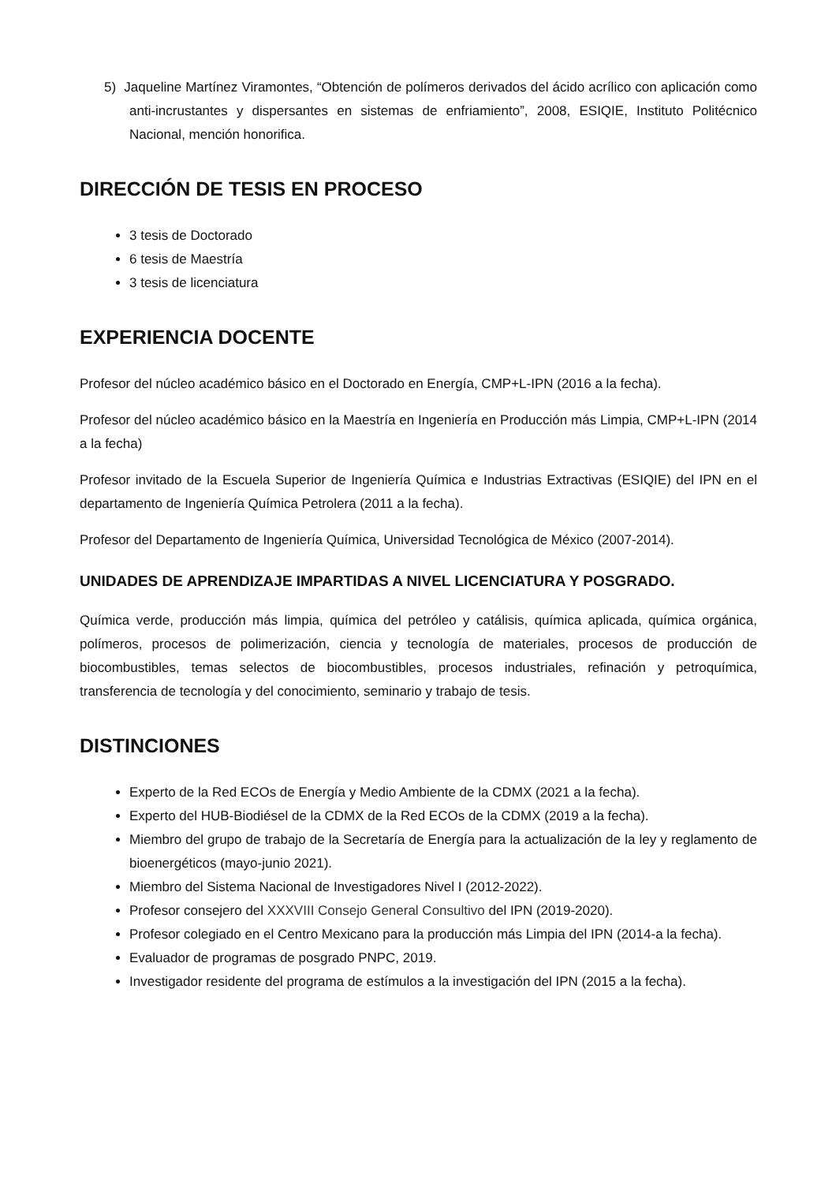5) Jaqueline Martínez Viramontes, “Obtención de polímeros derivados del ácido acrílico con aplicación como anti-incrustantes y dispersantes en sistemas de enfriamiento”, 2008, ESIQIE, Instituto Politécnico Nacional, mención honorifica.
DIRECCIÓN DE TESIS EN PROCESO
3 tesis de Doctorado
6 tesis de Maestría
3 tesis de licenciatura
EXPERIENCIA DOCENTE
Profesor del núcleo académico básico en el Doctorado en Energía, CMP+L-IPN (2016 a la fecha).
Profesor del núcleo académico básico en la Maestría en Ingeniería en Producción más Limpia, CMP+L-IPN (2014 a la fecha)
Profesor invitado de la Escuela Superior de Ingeniería Química e Industrias Extractivas (ESIQIE) del IPN en el departamento de Ingeniería Química Petrolera (2011 a la fecha).
Profesor del Departamento de Ingeniería Química, Universidad Tecnológica de México (2007-2014).
UNIDADES DE APRENDIZAJE IMPARTIDAS A NIVEL LICENCIATURA Y POSGRADO.
Química verde, producción más limpia, química del petróleo y catálisis, química aplicada, química orgánica, polímeros, procesos de polimerización, ciencia y tecnología de materiales, procesos de producción de biocombustibles, temas selectos de biocombustibles, procesos industriales, refinación y petroquímica, transferencia de tecnología y del conocimiento, seminario y trabajo de tesis.
DISTINCIONES
Experto de la Red ECOs de Energía y Medio Ambiente de la CDMX (2021 a la fecha).
Experto del HUB-Biodiésel de la CDMX de la Red ECOs de la CDMX (2019 a la fecha).
Miembro del grupo de trabajo de la Secretaría de Energía para la actualización de la ley y reglamento de bioenergéticos (mayo-junio 2021).
Miembro del Sistema Nacional de Investigadores Nivel I (2012-2022).
Profesor consejero del XXXVIII Consejo General Consultivo del IPN (2019-2020).
Profesor colegiado en el Centro Mexicano para la producción más Limpia del IPN (2014-a la fecha).
Evaluador de programas de posgrado PNPC, 2019.
Investigador residente del programa de estímulos a la investigación del IPN (2015 a la fecha).